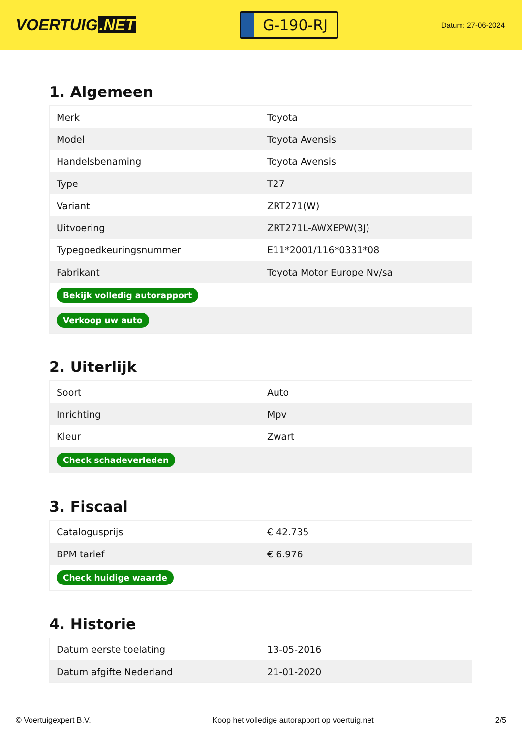VOERTUIG.NET
G-190-RJ
Datum: 27-06-2024
1. Algemeen
| Merk | Toyota |
| Model | Toyota Avensis |
| Handelsbenaming | Toyota Avensis |
| Type | T27 |
| Variant | ZRT271(W) |
| Uitvoering | ZRT271L-AWXEPW(3J) |
| Typegoedkeuringsnummer | E11*2001/116*0331*08 |
| Fabrikant | Toyota Motor Europe Nv/sa |
| Bekijk volledig autorapport | |
| Verkoop uw auto | |
2. Uiterlijk
| Soort | Auto |
| Inrichting | Mpv |
| Kleur | Zwart |
| Check schadeverleden | |
3. Fiscaal
| Catalogusprijs | € 42.735 |
| BPM tarief | € 6.976 |
| Check huidige waarde | |
4. Historie
| Datum eerste toelating | 13-05-2016 |
| Datum afgifte Nederland | 21-01-2020 |
© Voertuigexpert B.V. Koop het volledige autorapport op voertuig.net 2/5